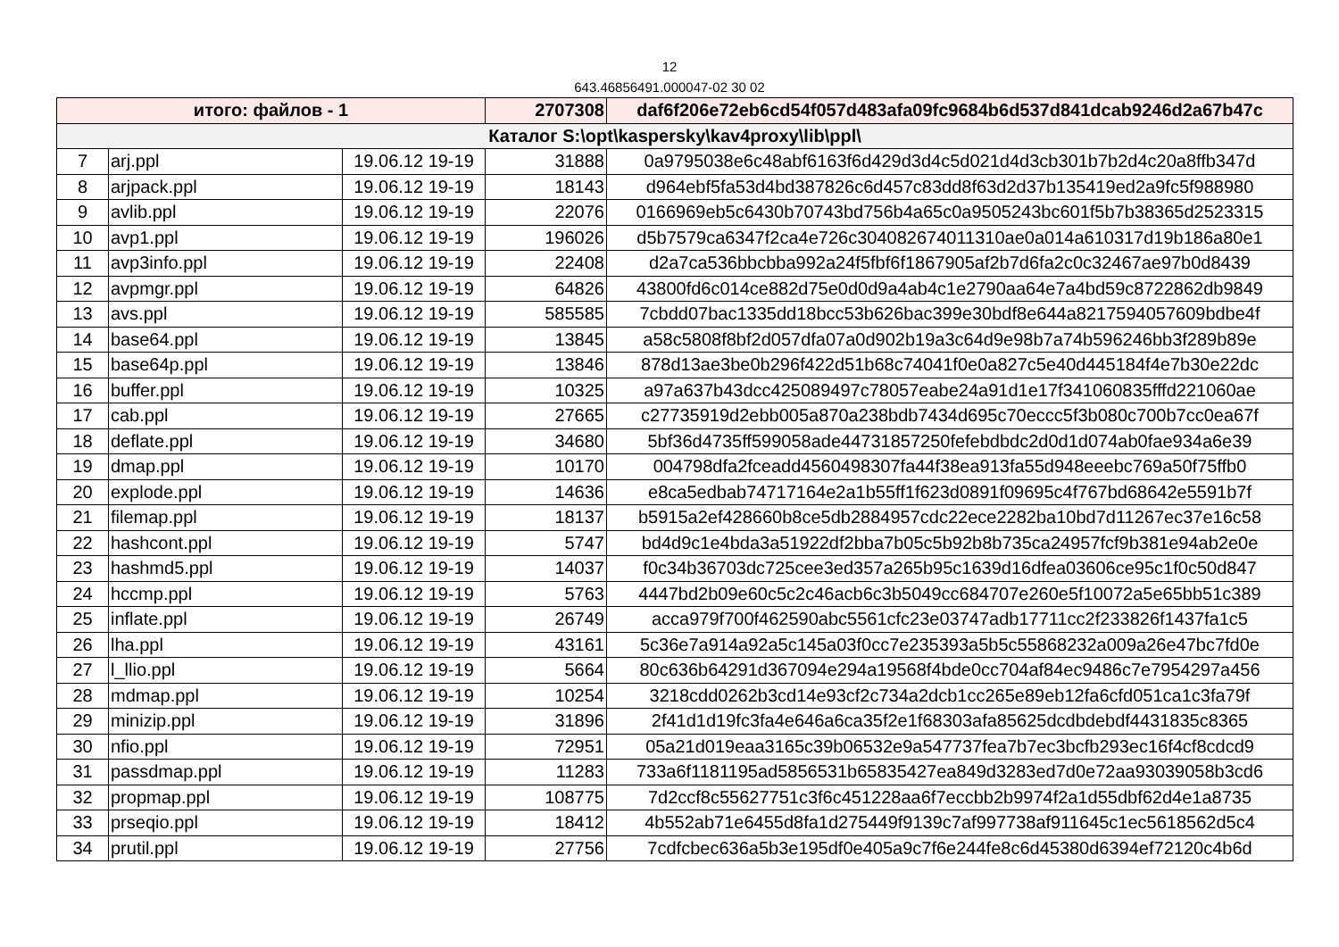12
643.46856491.000047-02 30 02
| итого: файлов - 1 | | | 2707308 | daf6f206e72eb6cd54f057d483afa09fc9684b6d537d841dcab9246d2a67b47c |
| Каталог S:\opt\kaspersky\kav4proxy\lib\ppl\ | | | | |
| 7 | arj.ppl | 19.06.12 19-19 | 31888 | 0a9795038e6c48abf6163f6d429d3d4c5d021d4d3cb301b7b2d4c20a8ffb347d |
| 8 | arjpack.ppl | 19.06.12 19-19 | 18143 | d964ebf5fa53d4bd387826c6d457c83dd8f63d2d37b135419ed2a9fc5f988980 |
| 9 | avlib.ppl | 19.06.12 19-19 | 22076 | 0166969eb5c6430b70743bd756b4a65c0a9505243bc601f5b7b38365d2523315 |
| 10 | avp1.ppl | 19.06.12 19-19 | 196026 | d5b7579ca6347f2ca4e726c304082674011310ae0a014a610317d19b186a80e1 |
| 11 | avp3info.ppl | 19.06.12 19-19 | 22408 | d2a7ca536bbcbba992a24f5fbf6f1867905af2b7d6fa2c0c32467ae97b0d8439 |
| 12 | avpmgr.ppl | 19.06.12 19-19 | 64826 | 43800fd6c014ce882d75e0d0d9a4ab4c1e2790aa64e7a4bd59c8722862db9849 |
| 13 | avs.ppl | 19.06.12 19-19 | 585585 | 7cbdd07bac1335dd18bcc53b626bac399e30bdf8e644a8217594057609bdbe4f |
| 14 | base64.ppl | 19.06.12 19-19 | 13845 | a58c5808f8bf2d057dfa07a0d902b19a3c64d9e98b7a74b596246bb3f289b89e |
| 15 | base64p.ppl | 19.06.12 19-19 | 13846 | 878d13ae3be0b296f422d51b68c74041f0e0a827c5e40d445184f4e7b30e22dc |
| 16 | buffer.ppl | 19.06.12 19-19 | 10325 | a97a637b43dcc425089497c78057eabe24a91d1e17f341060835fffd221060ae |
| 17 | cab.ppl | 19.06.12 19-19 | 27665 | c27735919d2ebb005a870a238bdb7434d695c70eccc5f3b080c700b7cc0ea67f |
| 18 | deflate.ppl | 19.06.12 19-19 | 34680 | 5bf36d4735ff599058ade44731857250fefebdbdc2d0d1d074ab0fae934a6e39 |
| 19 | dmap.ppl | 19.06.12 19-19 | 10170 | 004798dfa2fceadd4560498307fa44f38ea913fa55d948eeebc769a50f75ffb0 |
| 20 | explode.ppl | 19.06.12 19-19 | 14636 | e8ca5edbab74717164e2a1b55ff1f623d0891f09695c4f767bd68642e5591b7f |
| 21 | filemap.ppl | 19.06.12 19-19 | 18137 | b5915a2ef428660b8ce5db2884957cdc22ece2282ba10bd7d11267ec37e16c58 |
| 22 | hashcont.ppl | 19.06.12 19-19 | 5747 | bd4d9c1e4bda3a51922df2bba7b05c5b92b8b735ca24957fcf9b381e94ab2e0e |
| 23 | hashmd5.ppl | 19.06.12 19-19 | 14037 | f0c34b36703dc725cee3ed357a265b95c1639d16dfea03606ce95c1f0c50d847 |
| 24 | hccmp.ppl | 19.06.12 19-19 | 5763 | 4447bd2b09e60c5c2c46acb6c3b5049cc684707e260e5f10072a5e65bb51c389 |
| 25 | inflate.ppl | 19.06.12 19-19 | 26749 | acca979f700f462590abc5561cfc23e03747adb17711cc2f233826f1437fa1c5 |
| 26 | lha.ppl | 19.06.12 19-19 | 43161 | 5c36e7a914a92a5c145a03f0cc7e235393a5b5c55868232a009a26e47bc7fd0e |
| 27 | l_llio.ppl | 19.06.12 19-19 | 5664 | 80c636b64291d367094e294a19568f4bde0cc704af84ec9486c7e7954297a456 |
| 28 | mdmap.ppl | 19.06.12 19-19 | 10254 | 3218cdd0262b3cd14e93cf2c734a2dcb1cc265e89eb12fa6cfd051ca1c3fa79f |
| 29 | minizip.ppl | 19.06.12 19-19 | 31896 | 2f41d1d19fc3fa4e646a6ca35f2e1f68303afa85625dcdbdebdf4431835c8365 |
| 30 | nfio.ppl | 19.06.12 19-19 | 72951 | 05a21d019eaa3165c39b06532e9a547737fea7b7ec3bcfb293ec16f4cf8cdcd9 |
| 31 | passdmap.ppl | 19.06.12 19-19 | 11283 | 733a6f1181195ad5856531b65835427ea849d3283ed7d0e72aa93039058b3cd6 |
| 32 | propmap.ppl | 19.06.12 19-19 | 108775 | 7d2ccf8c55627751c3f6c451228aa6f7eccbb2b9974f2a1d55dbf62d4e1a8735 |
| 33 | prseqio.ppl | 19.06.12 19-19 | 18412 | 4b552ab71e6455d8fa1d275449f9139c7af997738af911645c1ec5618562d5c4 |
| 34 | prutil.ppl | 19.06.12 19-19 | 27756 | 7cdfcbec636a5b3e195df0e405a9c7f6e244fe8c6d45380d6394ef72120c4b6d |